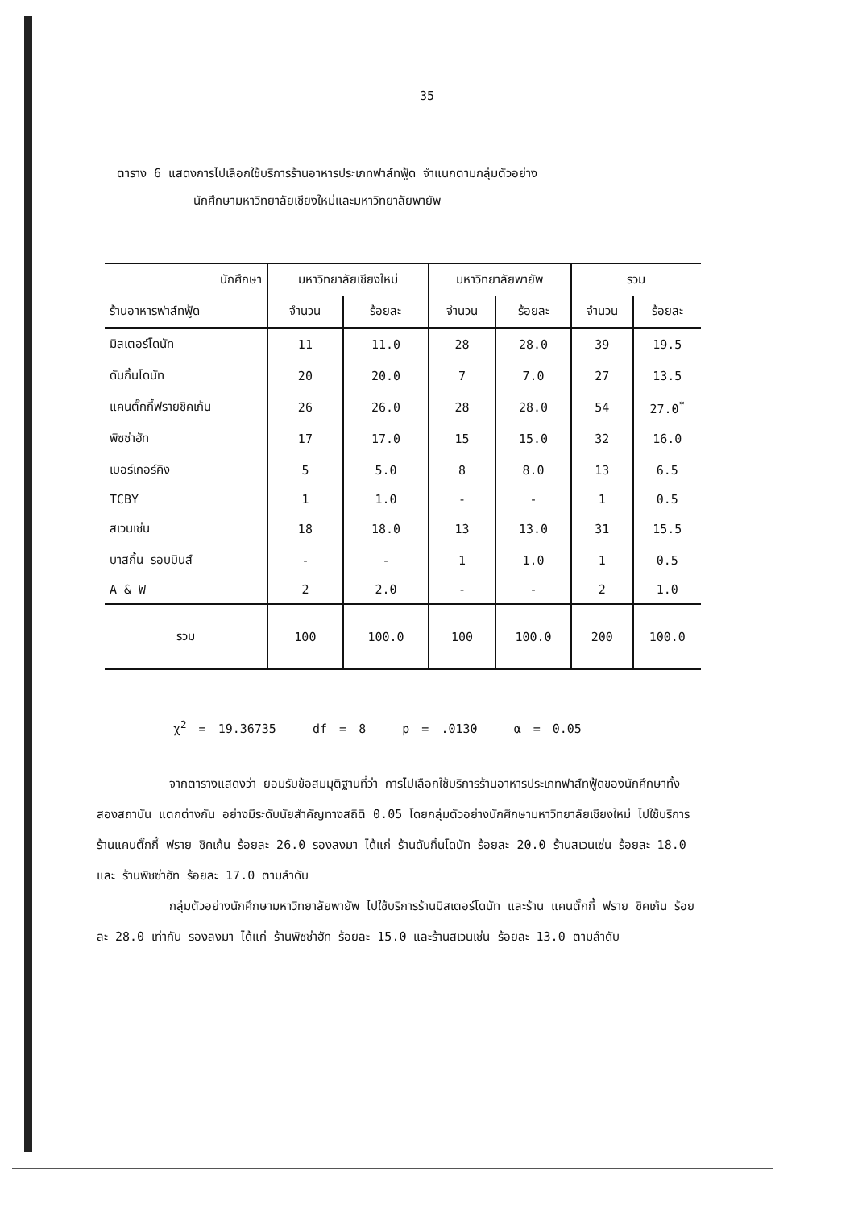35
ตาราง 6 แสดงการไปเลือกใช้บริการร้านอาหารประเภทฟาส์ทฟู้ด จำแนกตามกลุ่มตัวอย่าง
นักศึกษามหาวิทยาลัยเชียงใหม่และมหาวิทยาลัยพายัพ
| นักศึกษา | มหาวิทยาลัยเชียงใหม่ | | มหาวิทยาลัยพายัพ | | รวม | |
| --- | --- | --- | --- | --- | --- | --- |
| ร้านอาหารฟาส์ทฟู้ด | จำนวน | ร้อยละ | จำนวน | ร้อยละ | จำนวน | ร้อยละ |
| มิสเตอร์โดนัท | 11 | 11.0 | 28 | 28.0 | 39 | 19.5 |
| ดันกิ้นโดนัท | 20 | 20.0 | 7 | 7.0 | 27 | 13.5 |
| แคนตั๊กกี้ฟรายชิคเก้น | 26 | 26.0 | 28 | 28.0 | 54 | 27.0<sup>*</sup> |
| พิซซ่าฮัท | 17 | 17.0 | 15 | 15.0 | 32 | 16.0 |
| เบอร์เกอร์คิง | 5 | 5.0 | 8 | 8.0 | 13 | 6.5 |
| TCBY | 1 | 1.0 | - | - | 1 | 0.5 |
| สเวนเซ่น | 18 | 18.0 | 13 | 13.0 | 31 | 15.5 |
| บาสกิ้น รอบบินส์ | - | - | 1 | 1.0 | 1 | 0.5 |
| A & W | 2 | 2.0 | - | - | 2 | 1.0 |
| รวม | 100 | 100.0 | 100 | 100.0 | 200 | 100.0 |
χ<sup>2</sup> = 19.36735 df = 8 p = .0130 α = 0.05
จากตารางแสดงว่า ยอมรับข้อสมมุติฐานที่ว่า การไปเลือกใช้บริการร้านอาหารประเภทฟาส์ทฟู้ดของนักศึกษาทั้งสองสถาบัน แตกต่างกัน อย่างมีระดับนัยสำคัญทางสถิติ 0.05 โดยกลุ่มตัวอย่างนักศึกษามหาวิทยาลัยเชียงใหม่ ไปใช้บริการ ร้านแคนตั๊กกี้ ฟราย ชิคเก้น ร้อยละ 26.0 รองลงมา ได้แก่ ร้านดันกิ้นโดนัท ร้อยละ 20.0 ร้านสเวนเซ่น ร้อยละ 18.0 และ ร้านพิซซ่าฮัท ร้อยละ 17.0 ตามลำดับ
กลุ่มตัวอย่างนักศึกษามหาวิทยาลัยพายัพ ไปใช้บริการร้านมิสเตอร์โดนัท และร้าน แคนตั๊กกี้ ฟราย ชิคเก้น ร้อยละ 28.0 เท่ากัน รองลงมา ได้แก่ ร้านพิซซ่าฮัท ร้อยละ 15.0 และร้านสเวนเซ่น ร้อยละ 13.0 ตามลำดับ